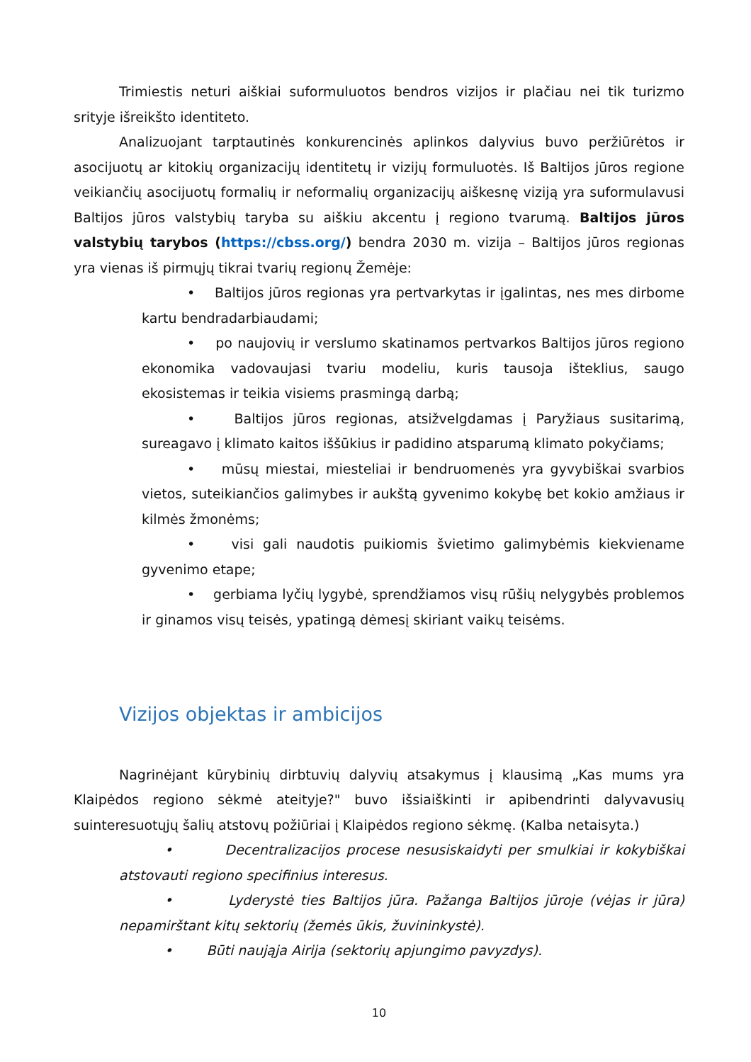Trimiestis neturi aiškiai suformuluotos bendros vizijos ir plačiau nei tik turizmo srityje išreikšto identiteto.
Analizuojant tarptautinės konkurencinės aplinkos dalyvius buvo peržiūrėtos ir asocijuotų ar kitokių organizacijų identitetų ir vizijų formuluotės. Iš Baltijos jūros regione veikiančių asocijuotų formalių ir neformalių organizacijų aiškesnę viziją yra suformulavusi Baltijos jūros valstybių taryba su aiškiu akcentu į regiono tvarumą. Baltijos jūros valstybių tarybos (https://cbss.org/) bendra 2030 m. vizija – Baltijos jūros regionas yra vienas iš pirmųjų tikrai tvarių regionų Žemėje:
• Baltijos jūros regionas yra pertvarkytas ir įgalintas, nes mes dirbome kartu bendradarbiaudami;
• po naujovių ir verslumo skatinamos pertvarkos Baltijos jūros regiono ekonomika vadovaujasi tvariu modeliu, kuris tausoja išteklius, saugo ekosistemas ir teikia visiems prasmingą darbą;
• Baltijos jūros regionas, atsižvelgdamas į Paryžiaus susitarimą, sureagavo į klimato kaitos iššūkius ir padidino atsparumą klimato pokyčiams;
• mūsų miestai, miesteliai ir bendruomenės yra gyvybiškai svarbios vietos, suteikiančios galimybes ir aukštą gyvenimo kokybę bet kokio amžiaus ir kilmės žmonėms;
• visi gali naudotis puikiomis švietimo galimybėmis kiekviename gyvenimo etape;
• gerbiama lyčių lygybė, sprendžiamos visų rūšių nelygybės problemos ir ginamos visų teisės, ypatingą dėmesį skiriant vaikų teisėms.
Vizijos objektas ir ambicijos
Nagrinėjant kūrybinių dirbtuvių dalyvių atsakymus į klausimą „Kas mums yra Klaipėdos regiono sėkmė ateityje?" buvo išsiaiškinti ir apibendrinti dalyvavusių suinteresuotųjų šalių atstovų požiūriai į Klaipėdos regiono sėkmę. (Kalba netaisyta.)
• Decentralizacijos procese nesusiskaidyti per smulkiai ir kokybiškai atstovauti regiono specifinius interesus.
• Lyderystė ties Baltijos jūra. Pažanga Baltijos jūroje (vėjas ir jūra) nepamirštant kitų sektorių (žemės ūkis, žuvininkystė).
• Būti naująja Airija (sektorių apjungimo pavyzdys).
10